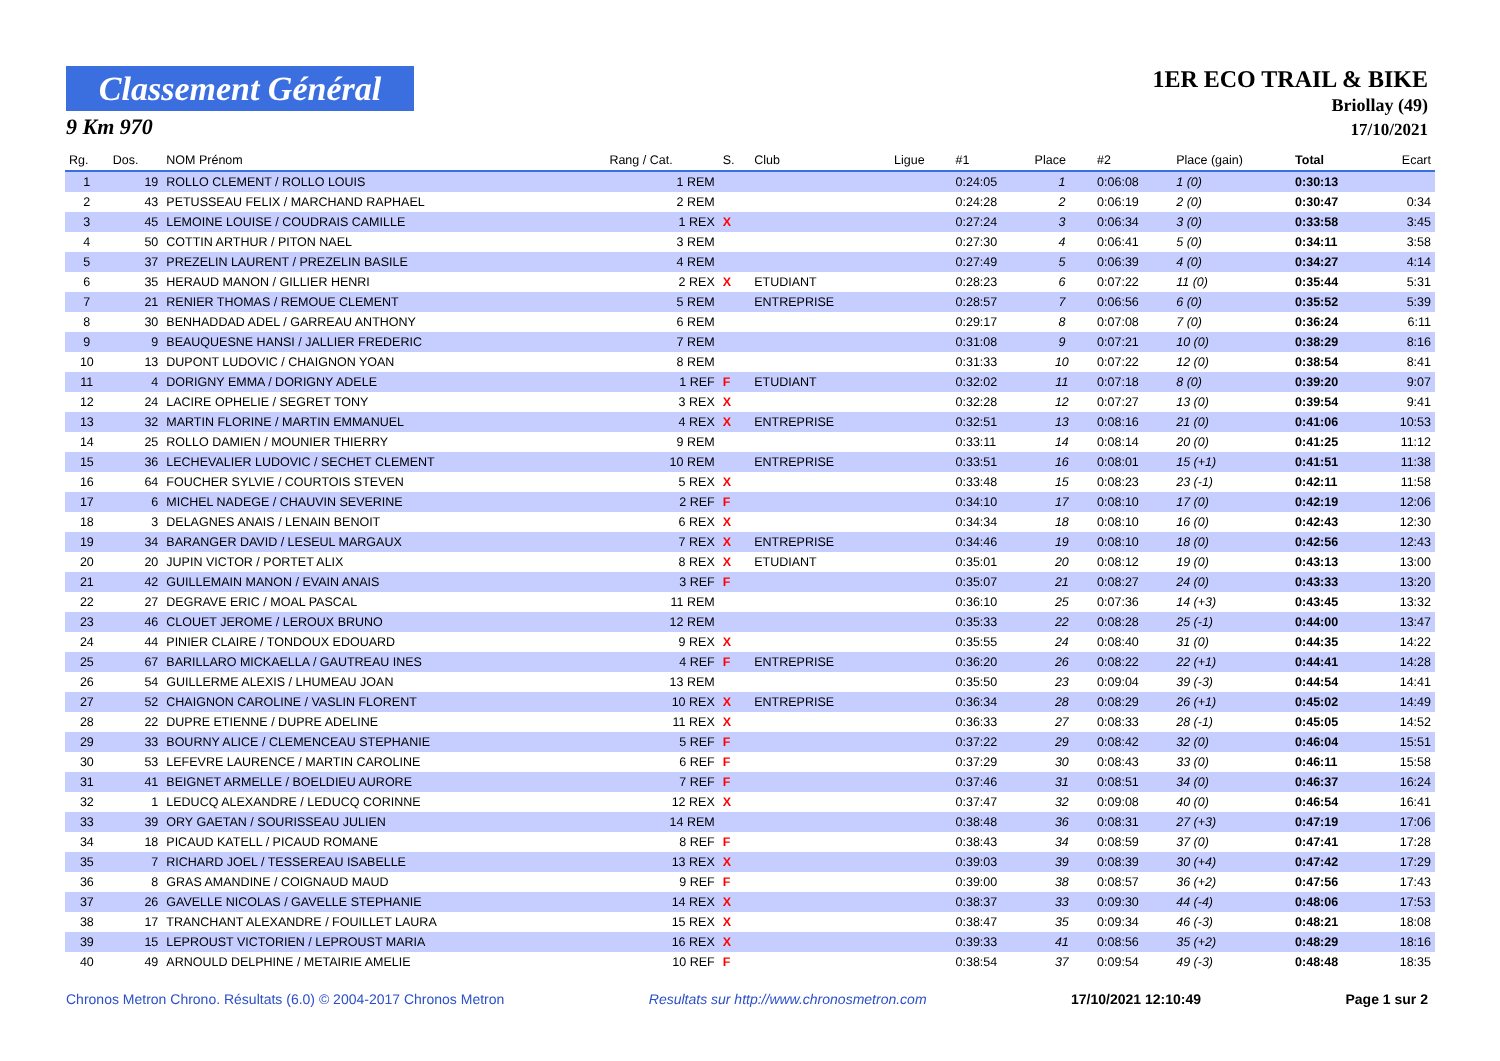Classement Général
9 Km 970
1ER ECO TRAIL & BIKE
Briollay (49)
17/10/2021
| Rg. | Dos. | NOM Prénom | Rang / Cat. | S. | Club | Ligue | #1 | Place | #2 | Place (gain) | Total | Ecart |
| --- | --- | --- | --- | --- | --- | --- | --- | --- | --- | --- | --- | --- |
| 1 | 19 | ROLLO CLEMENT / ROLLO LOUIS | 1 REM | | | | 0:24:05 | 1 | 0:06:08 | 1 (0) | 0:30:13 | |
| 2 | 43 | PETUSSEAU FELIX / MARCHAND RAPHAEL | 2 REM | | | | 0:24:28 | 2 | 0:06:19 | 2 (0) | 0:30:47 | 0:34 |
| 3 | 45 | LEMOINE LOUISE / COUDRAIS CAMILLE | 1 REX | X | | | 0:27:24 | 3 | 0:06:34 | 3 (0) | 0:33:58 | 3:45 |
| 4 | 50 | COTTIN ARTHUR / PITON NAEL | 3 REM | | | | 0:27:30 | 4 | 0:06:41 | 5 (0) | 0:34:11 | 3:58 |
| 5 | 37 | PREZELIN LAURENT / PREZELIN BASILE | 4 REM | | | | 0:27:49 | 5 | 0:06:39 | 4 (0) | 0:34:27 | 4:14 |
| 6 | 35 | HERAUD MANON / GILLIER HENRI | 2 REX | X | ETUDIANT | | 0:28:23 | 6 | 0:07:22 | 11 (0) | 0:35:44 | 5:31 |
| 7 | 21 | RENIER THOMAS / REMOUE CLEMENT | 5 REM | | ENTREPRISE | | 0:28:57 | 7 | 0:06:56 | 6 (0) | 0:35:52 | 5:39 |
| 8 | 30 | BENHADDAD ADEL / GARREAU ANTHONY | 6 REM | | | | 0:29:17 | 8 | 0:07:08 | 7 (0) | 0:36:24 | 6:11 |
| 9 | 9 | BEAUQUESNE HANSI / JALLIER FREDERIC | 7 REM | | | | 0:31:08 | 9 | 0:07:21 | 10 (0) | 0:38:29 | 8:16 |
| 10 | 13 | DUPONT LUDOVIC / CHAIGNON YOAN | 8 REM | | | | 0:31:33 | 10 | 0:07:22 | 12 (0) | 0:38:54 | 8:41 |
| 11 | 4 | DORIGNY EMMA / DORIGNY ADELE | 1 REF | F | ETUDIANT | | 0:32:02 | 11 | 0:07:18 | 8 (0) | 0:39:20 | 9:07 |
| 12 | 24 | LACIRE OPHELIE / SEGRET TONY | 3 REX | X | | | 0:32:28 | 12 | 0:07:27 | 13 (0) | 0:39:54 | 9:41 |
| 13 | 32 | MARTIN FLORINE / MARTIN EMMANUEL | 4 REX | X | ENTREPRISE | | 0:32:51 | 13 | 0:08:16 | 21 (0) | 0:41:06 | 10:53 |
| 14 | 25 | ROLLO DAMIEN / MOUNIER THIERRY | 9 REM | | | | 0:33:11 | 14 | 0:08:14 | 20 (0) | 0:41:25 | 11:12 |
| 15 | 36 | LECHEVALIER LUDOVIC / SECHET CLEMENT | 10 REM | | ENTREPRISE | | 0:33:51 | 16 | 0:08:01 | 15 (+1) | 0:41:51 | 11:38 |
| 16 | 64 | FOUCHER SYLVIE / COURTOIS STEVEN | 5 REX | X | | | 0:33:48 | 15 | 0:08:23 | 23 (-1) | 0:42:11 | 11:58 |
| 17 | 6 | MICHEL NADEGE / CHAUVIN SEVERINE | 2 REF | F | | | 0:34:10 | 17 | 0:08:10 | 17 (0) | 0:42:19 | 12:06 |
| 18 | 3 | DELAGNES ANAIS / LENAIN BENOIT | 6 REX | X | | | 0:34:34 | 18 | 0:08:10 | 16 (0) | 0:42:43 | 12:30 |
| 19 | 34 | BARANGER DAVID / LESEUL MARGAUX | 7 REX | X | ENTREPRISE | | 0:34:46 | 19 | 0:08:10 | 18 (0) | 0:42:56 | 12:43 |
| 20 | 20 | JUPIN VICTOR / PORTET ALIX | 8 REX | X | ETUDIANT | | 0:35:01 | 20 | 0:08:12 | 19 (0) | 0:43:13 | 13:00 |
| 21 | 42 | GUILLEMAIN MANON / EVAIN ANAIS | 3 REF | F | | | 0:35:07 | 21 | 0:08:27 | 24 (0) | 0:43:33 | 13:20 |
| 22 | 27 | DEGRAVE ERIC / MOAL PASCAL | 11 REM | | | | 0:36:10 | 25 | 0:07:36 | 14 (+3) | 0:43:45 | 13:32 |
| 23 | 46 | CLOUET JEROME / LEROUX BRUNO | 12 REM | | | | 0:35:33 | 22 | 0:08:28 | 25 (-1) | 0:44:00 | 13:47 |
| 24 | 44 | PINIER CLAIRE / TONDOUX EDOUARD | 9 REX | X | | | 0:35:55 | 24 | 0:08:40 | 31 (0) | 0:44:35 | 14:22 |
| 25 | 67 | BARILLARO MICKAELLA / GAUTREAU INES | 4 REF | F | ENTREPRISE | | 0:36:20 | 26 | 0:08:22 | 22 (+1) | 0:44:41 | 14:28 |
| 26 | 54 | GUILLERME ALEXIS / LHUMEAU JOAN | 13 REM | | | | 0:35:50 | 23 | 0:09:04 | 39 (-3) | 0:44:54 | 14:41 |
| 27 | 52 | CHAIGNON CAROLINE / VASLIN FLORENT | 10 REX | X | ENTREPRISE | | 0:36:34 | 28 | 0:08:29 | 26 (+1) | 0:45:02 | 14:49 |
| 28 | 22 | DUPRE ETIENNE / DUPRE ADELINE | 11 REX | X | | | 0:36:33 | 27 | 0:08:33 | 28 (-1) | 0:45:05 | 14:52 |
| 29 | 33 | BOURNY ALICE / CLEMENCEAU STEPHANIE | 5 REF | F | | | 0:37:22 | 29 | 0:08:42 | 32 (0) | 0:46:04 | 15:51 |
| 30 | 53 | LEFEVRE LAURENCE / MARTIN CAROLINE | 6 REF | F | | | 0:37:29 | 30 | 0:08:43 | 33 (0) | 0:46:11 | 15:58 |
| 31 | 41 | BEIGNET ARMELLE / BOELDIEU AURORE | 7 REF | F | | | 0:37:46 | 31 | 0:08:51 | 34 (0) | 0:46:37 | 16:24 |
| 32 | 1 | LEDUCQ ALEXANDRE / LEDUCQ CORINNE | 12 REX | X | | | 0:37:47 | 32 | 0:09:08 | 40 (0) | 0:46:54 | 16:41 |
| 33 | 39 | ORY GAETAN / SOURISSEAU JULIEN | 14 REM | | | | 0:38:48 | 36 | 0:08:31 | 27 (+3) | 0:47:19 | 17:06 |
| 34 | 18 | PICAUD KATELL / PICAUD ROMANE | 8 REF | F | | | 0:38:43 | 34 | 0:08:59 | 37 (0) | 0:47:41 | 17:28 |
| 35 | 7 | RICHARD JOEL / TESSEREAU ISABELLE | 13 REX | X | | | 0:39:03 | 39 | 0:08:39 | 30 (+4) | 0:47:42 | 17:29 |
| 36 | 8 | GRAS AMANDINE / COIGNAUD MAUD | 9 REF | F | | | 0:39:00 | 38 | 0:08:57 | 36 (+2) | 0:47:56 | 17:43 |
| 37 | 26 | GAVELLE NICOLAS / GAVELLE STEPHANIE | 14 REX | X | | | 0:38:37 | 33 | 0:09:30 | 44 (-4) | 0:48:06 | 17:53 |
| 38 | 17 | TRANCHANT ALEXANDRE / FOUILLET LAURA | 15 REX | X | | | 0:38:47 | 35 | 0:09:34 | 46 (-3) | 0:48:21 | 18:08 |
| 39 | 15 | LEPROUST VICTORIEN / LEPROUST MARIA | 16 REX | X | | | 0:39:33 | 41 | 0:08:56 | 35 (+2) | 0:48:29 | 18:16 |
| 40 | 49 | ARNOULD DELPHINE / METAIRIE AMELIE | 10 REF | F | | | 0:38:54 | 37 | 0:09:54 | 49 (-3) | 0:48:48 | 18:35 |
Chronos Metron Chrono. Résultats (6.0) © 2004-2017 Chronos Metron Resultats sur http://www.chronosmetron.com 17/10/2021 12:10:49 Page 1 sur 2